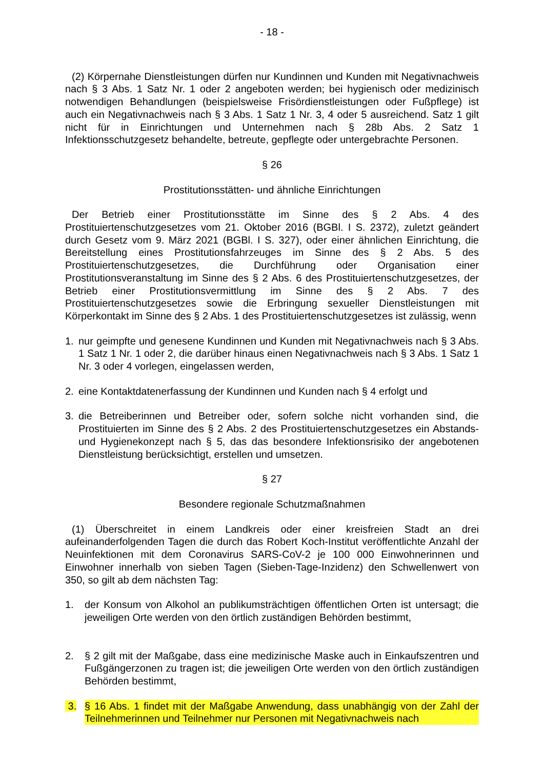- 18 -
(2) Körpernahe Dienstleistungen dürfen nur Kundinnen und Kunden mit Negativnachweis nach § 3 Abs. 1 Satz Nr. 1 oder 2 angeboten werden; bei hygienisch oder medizinisch notwendigen Behandlungen (beispielsweise Frisördienstleistungen oder Fußpflege) ist auch ein Negativnachweis nach § 3 Abs. 1 Satz 1 Nr. 3, 4 oder 5 ausreichend. Satz 1 gilt nicht für in Einrichtungen und Unternehmen nach § 28b Abs. 2 Satz 1 Infektionsschutzgesetz behandelte, betreute, gepflegte oder untergebrachte Personen.
§ 26
Prostitutionsstätten- und ähnliche Einrichtungen
Der Betrieb einer Prostitutionsstätte im Sinne des § 2 Abs. 4 des Prostituiertenschutzgesetzes vom 21. Oktober 2016 (BGBl. I S. 2372), zuletzt geändert durch Gesetz vom 9. März 2021 (BGBl. I S. 327), oder einer ähnlichen Einrichtung, die Bereitstellung eines Prostitutionsfahrzeuges im Sinne des § 2 Abs. 5 des Prostituiertenschutzgesetzes, die Durchführung oder Organisation einer Prostitutionsveranstaltung im Sinne des § 2 Abs. 6 des Prostituiertenschutzgesetzes, der Betrieb einer Prostitutionsvermittlung im Sinne des § 2 Abs. 7 des Prostituiertenschutzgesetzes sowie die Erbringung sexueller Dienstleistungen mit Körperkontakt im Sinne des § 2 Abs. 1 des Prostituiertenschutzgesetzes ist zulässig, wenn
1. nur geimpfte und genesene Kundinnen und Kunden mit Negativnachweis nach § 3 Abs. 1 Satz 1 Nr. 1 oder 2, die darüber hinaus einen Negativnachweis nach § 3 Abs. 1 Satz 1 Nr. 3 oder 4 vorlegen, eingelassen werden,
2. eine Kontaktdatenerfassung der Kundinnen und Kunden nach § 4 erfolgt und
3. die Betreiberinnen und Betreiber oder, sofern solche nicht vorhanden sind, die Prostituierten im Sinne des § 2 Abs. 2 des Prostituiertenschutzgesetzes ein Abstands- und Hygienekonzept nach § 5, das das besondere Infektionsrisiko der angebotenen Dienstleistung berücksichtigt, erstellen und umsetzen.
§ 27
Besondere regionale Schutzmaßnahmen
(1) Überschreitet in einem Landkreis oder einer kreisfreien Stadt an drei aufeinanderfolgenden Tagen die durch das Robert Koch-Institut veröffentlichte Anzahl der Neuinfektionen mit dem Coronavirus SARS-CoV-2 je 100 000 Einwohnerinnen und Einwohner innerhalb von sieben Tagen (Sieben-Tage-Inzidenz) den Schwellenwert von 350, so gilt ab dem nächsten Tag:
1. der Konsum von Alkohol an publikumsträchtigen öffentlichen Orten ist untersagt; die jeweiligen Orte werden von den örtlich zuständigen Behörden bestimmt,
2. § 2 gilt mit der Maßgabe, dass eine medizinische Maske auch in Einkaufszentren und Fußgängerzonen zu tragen ist; die jeweiligen Orte werden von den örtlich zuständigen Behörden bestimmt,
3. § 16 Abs. 1 findet mit der Maßgabe Anwendung, dass unabhängig von der Zahl der Teilnehmerinnen und Teilnehmer nur Personen mit Negativnachweis nach